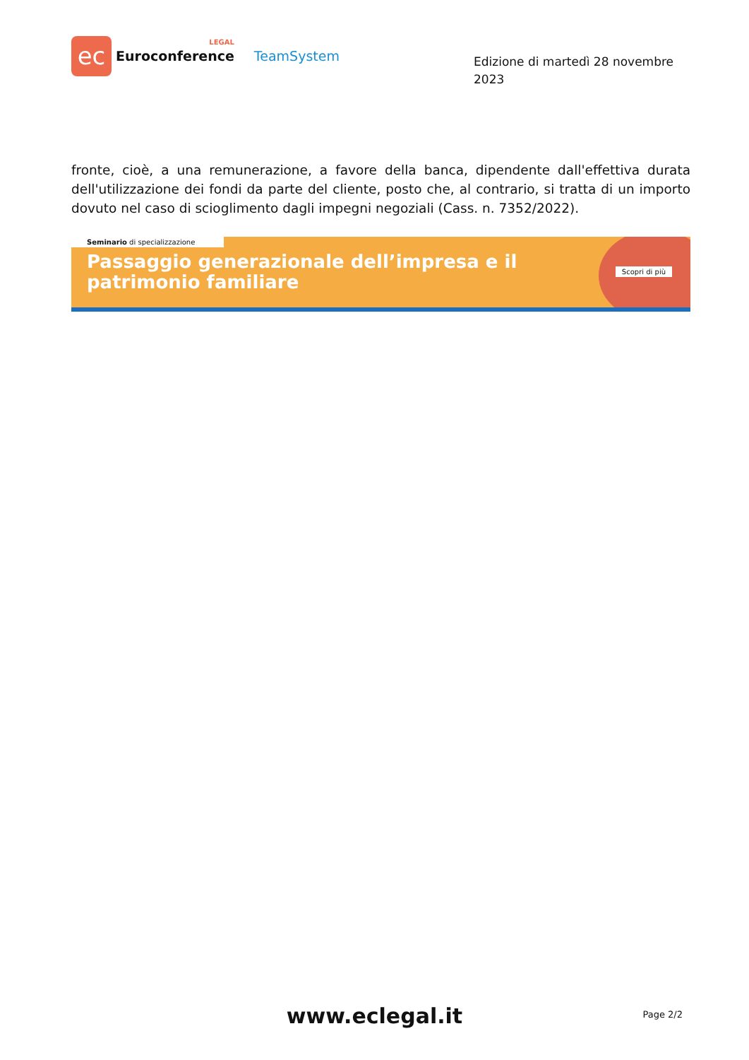ec
LEGAL
Euroconference
TeamSystem
Edizione di martedì 28 novembre 2023
fronte, cioè, a una remunerazione, a favore della banca, dipendente dall'effettiva durata dell'utilizzazione dei fondi da parte del cliente, posto che, al contrario, si tratta di un importo dovuto nel caso di scioglimento dagli impegni negoziali (Cass. n. 7352/2022).
Seminario di specializzazione
Passaggio generazionale dell’impresa e il patrimonio familiare
Scopri di più
www.eclegal.it
Page 2/2